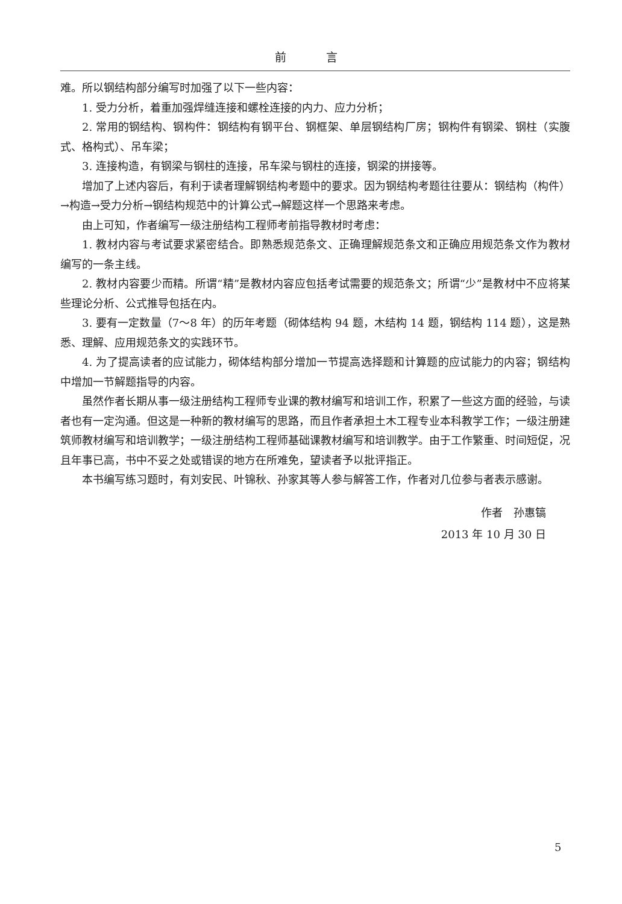前 言
难。所以钢结构部分编写时加强了以下一些内容：
1. 受力分析，着重加强焊缝连接和螺栓连接的内力、应力分析；
2. 常用的钢结构、钢构件：钢结构有钢平台、钢框架、单层钢结构厂房；钢构件有钢梁、钢柱（实腹式、格构式）、吊车梁；
3. 连接构造，有钢梁与钢柱的连接，吊车梁与钢柱的连接，钢梁的拼接等。
增加了上述内容后，有利于读者理解钢结构考题中的要求。因为钢结构考题往往要从：钢结构（构件）→构造→受力分析→钢结构规范中的计算公式→解题这样一个思路来考虑。
由上可知，作者编写一级注册结构工程师考前指导教材时考虑：
1. 教材内容与考试要求紧密结合。即熟悉规范条文、正确理解规范条文和正确应用规范条文作为教材编写的一条主线。
2. 教材内容要少而精。所谓“精”是教材内容应包括考试需要的规范条文；所谓“少”是教材中不应将某些理论分析、公式推导包括在内。
3. 要有一定数量（7～8 年）的历年考题（砌体结构 94 题，木结构 14 题，钢结构 114 题），这是熟悉、理解、应用规范条文的实践环节。
4. 为了提高读者的应试能力，砌体结构部分增加一节提高选择题和计算题的应试能力的内容；钢结构中增加一节解题指导的内容。
虽然作者长期从事一级注册结构工程师专业课的教材编写和培训工作，积累了一些这方面的经验，与读者也有一定沟通。但这是一种新的教材编写的思路，而且作者承担土木工程专业本科教学工作；一级注册建筑师教材编写和培训教学；一级注册结构工程师基础课教材编写和培训教学。由于工作繁重、时间短促，况且年事已高，书中不妥之处或错误的地方在所难免，望读者予以批评指正。
本书编写练习题时，有刘安民、叶锦秋、孙家其等人参与解答工作，作者对几位参与者表示感谢。
作者　孙惠镐
2013 年 10 月 30 日
5